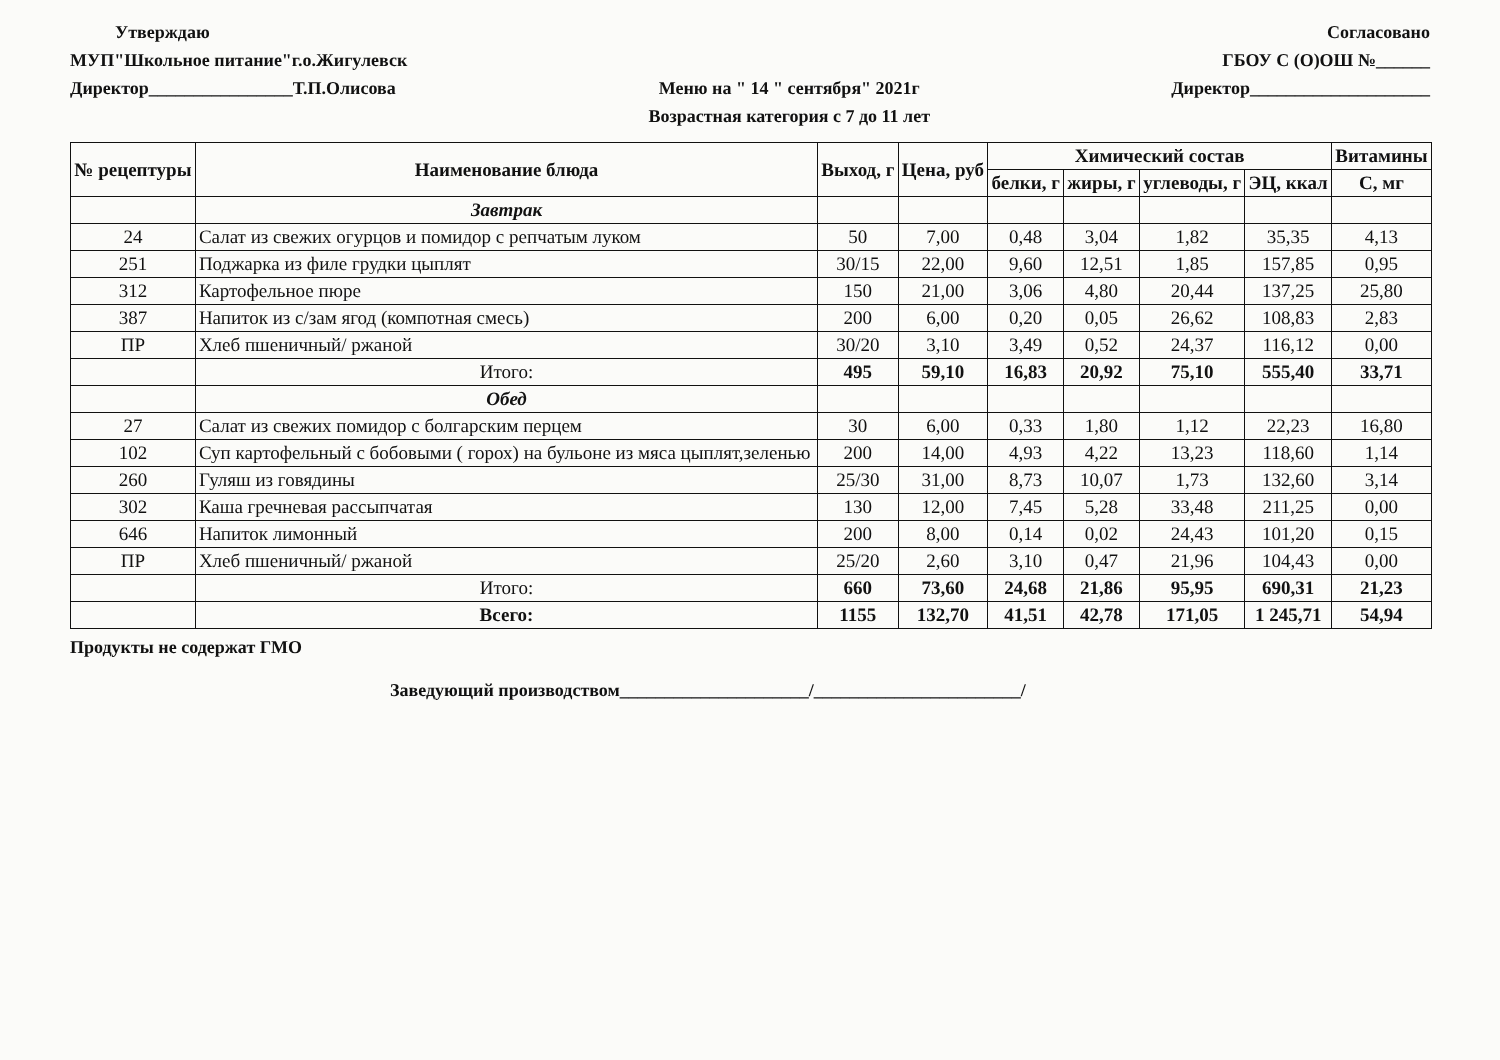Утверждаю
МУП"Школьное питание"г.о.Жигулевск
Директор________________Т.П.Олисова
Меню на " 14 " сентября" 2021г
Возрастная категория с 7 до 11 лет
Согласовано
ГБОУ С (О)ОШ №______
Директор____________________
| № рецептуры | Наименование блюда | Выход, г | Цена, руб | Химический состав | | | | Витамины |
| --- | --- | --- | --- | --- | --- | --- | --- | --- |
| | | | | белки, г | жиры, г | углеводы, г | ЭЦ, ккал | С, мг |
| | Завтрак | | | | | | | |
| 24 | Салат из свежих огурцов и помидор с репчатым луком | 50 | 7,00 | 0,48 | 3,04 | 1,82 | 35,35 | 4,13 |
| 251 | Поджарка из филе грудки цыплят | 30/15 | 22,00 | 9,60 | 12,51 | 1,85 | 157,85 | 0,95 |
| 312 | Картофельное пюре | 150 | 21,00 | 3,06 | 4,80 | 20,44 | 137,25 | 25,80 |
| 387 | Напиток из с/зам ягод (компотная смесь) | 200 | 6,00 | 0,20 | 0,05 | 26,62 | 108,83 | 2,83 |
| ПР | Хлеб пшеничный/ ржаной | 30/20 | 3,10 | 3,49 | 0,52 | 24,37 | 116,12 | 0,00 |
| | Итого: | 495 | 59,10 | 16,83 | 20,92 | 75,10 | 555,40 | 33,71 |
| | Обед | | | | | | | |
| 27 | Салат из свежих помидор с болгарским перцем | 30 | 6,00 | 0,33 | 1,80 | 1,12 | 22,23 | 16,80 |
| 102 | Суп картофельный с бобовыми ( горох) на бульоне из мяса цыплят,зеленью | 200 | 14,00 | 4,93 | 4,22 | 13,23 | 118,60 | 1,14 |
| 260 | Гуляш из говядины | 25/30 | 31,00 | 8,73 | 10,07 | 1,73 | 132,60 | 3,14 |
| 302 | Каша гречневая рассыпчатая | 130 | 12,00 | 7,45 | 5,28 | 33,48 | 211,25 | 0,00 |
| 646 | Напиток лимонный | 200 | 8,00 | 0,14 | 0,02 | 24,43 | 101,20 | 0,15 |
| ПР | Хлеб пшеничный/ ржаной | 25/20 | 2,60 | 3,10 | 0,47 | 21,96 | 104,43 | 0,00 |
| | Итого: | 660 | 73,60 | 24,68 | 21,86 | 95,95 | 690,31 | 21,23 |
| | Всего: | 1155 | 132,70 | 41,51 | 42,78 | 171,05 | 1 245,71 | 54,94 |
Продукты не содержат ГМО
Заведующий производством_____________________/_______________________/